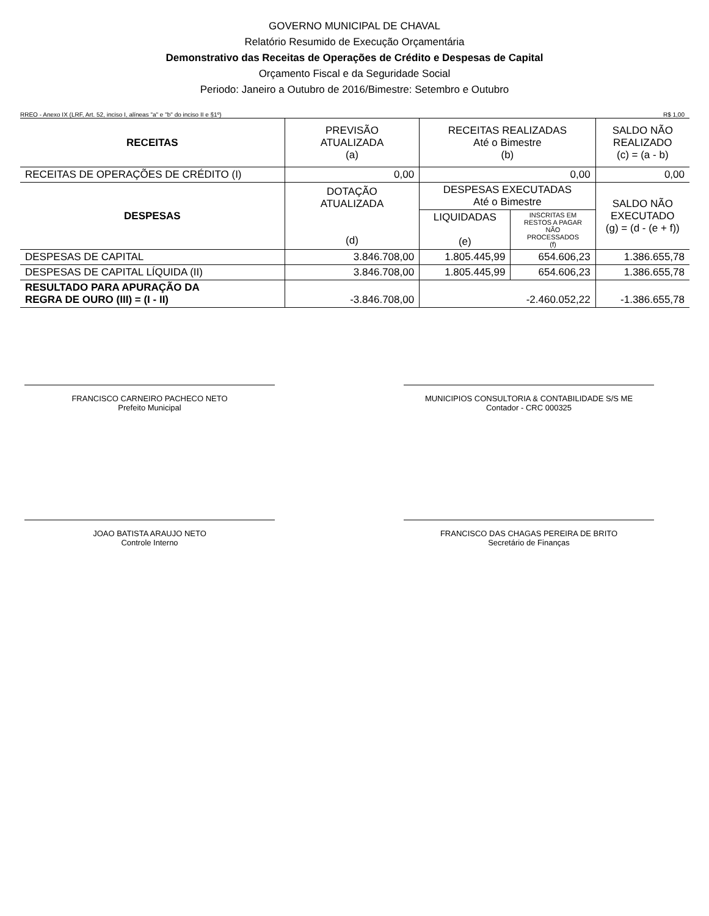GOVERNO MUNICIPAL DE CHAVAL
Relatório Resumido de Execução Orçamentária
Demonstrativo das Receitas de Operações de Crédito e Despesas de Capital
Orçamento Fiscal e da Seguridade Social
Periodo: Janeiro a Outubro de 2016/Bimestre: Setembro e Outubro
RREO - Anexo IX (LRF, Art. 52, inciso I, alíneas "a" e "b" do inciso II e §1º) R$ 1,00
| RECEITAS | PREVISÃO ATUALIZADA (a) | RECEITAS REALIZADAS Até o Bimestre (b) | | SALDO NÃO REALIZADO (c) = (a - b) |
| --- | --- | --- | --- | --- |
| RECEITAS DE OPERAÇÕES DE CRÉDITO (I) | 0,00 | 0,00 | | 0,00 |
| DESPESAS | DOTAÇÃO ATUALIZADA (d) | DESPESAS EXECUTADAS Até o Bimestre | | SALDO NÃO EXECUTADO (g) = (d - (e + f)) |
| | | LIQUIDADAS (e) | INSCRITAS EM RESTOS A PAGAR NÃO PROCESSADOS (f) | |
| DESPESAS DE CAPITAL | 3.846.708,00 | 1.805.445,99 | 654.606,23 | 1.386.655,78 |
| DESPESAS DE CAPITAL LÍQUIDA (II) | 3.846.708,00 | 1.805.445,99 | 654.606,23 | 1.386.655,78 |
| RESULTADO PARA APURAÇÃO DA REGRA DE OURO (III) = (I - II) | -3.846.708,00 | -2.460.052,22 | | -1.386.655,78 |
FRANCISCO CARNEIRO PACHECO NETO
Prefeito Municipal
MUNICIPIOS CONSULTORIA & CONTABILIDADE S/S ME
Contador - CRC 000325
JOAO BATISTA ARAUJO NETO
Controle Interno
FRANCISCO DAS CHAGAS PEREIRA DE BRITO
Secretário de Finanças